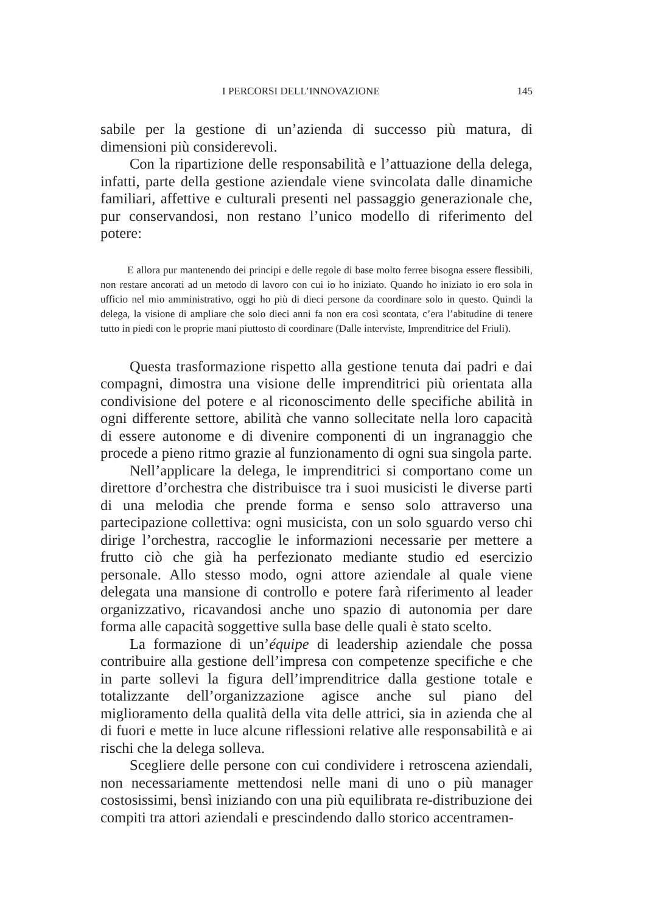I PERCORSI DELL’INNOVAZIONE 145
sabile per la gestione di un’azienda di successo più matura, di dimensioni più considerevoli.
Con la ripartizione delle responsabilità e l’attuazione della delega, infatti, parte della gestione aziendale viene svincolata dalle dinamiche familiari, affettive e culturali presenti nel passaggio generazionale che, pur conservandosi, non restano l’unico modello di riferimento del potere:
E allora pur mantenendo dei principi e delle regole di base molto ferree bisogna essere flessibili, non restare ancorati ad un metodo di lavoro con cui io ho iniziato. Quando ho iniziato io ero sola in ufficio nel mio amministrativo, oggi ho più di dieci persone da coordinare solo in questo. Quindi la delega, la visione di ampliare che solo dieci anni fa non era così scontata, c’era l’abitudine di tenere tutto in piedi con le proprie mani piuttosto di coordinare (Dalle interviste, Imprenditrice del Friuli).
Questa trasformazione rispetto alla gestione tenuta dai padri e dai compagni, dimostra una visione delle imprenditrici più orientata alla condivisione del potere e al riconoscimento delle specifiche abilità in ogni differente settore, abilità che vanno sollecitate nella loro capacità di essere autonome e di divenire componenti di un ingranaggio che procede a pieno ritmo grazie al funzionamento di ogni sua singola parte.
Nell’applicare la delega, le imprenditrici si comportano come un direttore d’orchestra che distribuisce tra i suoi musicisti le diverse parti di una melodia che prende forma e senso solo attraverso una partecipazione collettiva: ogni musicista, con un solo sguardo verso chi dirige l’orchestra, raccoglie le informazioni necessarie per mettere a frutto ciò che già ha perfezionato mediante studio ed esercizio personale. Allo stesso modo, ogni attore aziendale al quale viene delegata una mansione di controllo e potere farà riferimento al leader organizzativo, ricavandosi anche uno spazio di autonomia per dare forma alle capacità soggettive sulla base delle quali è stato scelto.
La formazione di un’équipe di leadership aziendale che possa contribuire alla gestione dell’impresa con competenze specifiche e che in parte sollevi la figura dell’imprenditrice dalla gestione totale e totalizzante dell’organizzazione agisce anche sul piano del miglioramento della qualità della vita delle attrici, sia in azienda che al di fuori e mette in luce alcune riflessioni relative alle responsabilità e ai rischi che la delega solleva.
Scegliere delle persone con cui condividere i retroscena aziendali, non necessariamente mettendosi nelle mani di uno o più manager costosissimi, bensì iniziando con una più equilibrata re-distribuzione dei compiti tra attori aziendali e prescindendo dallo storico accentramen-